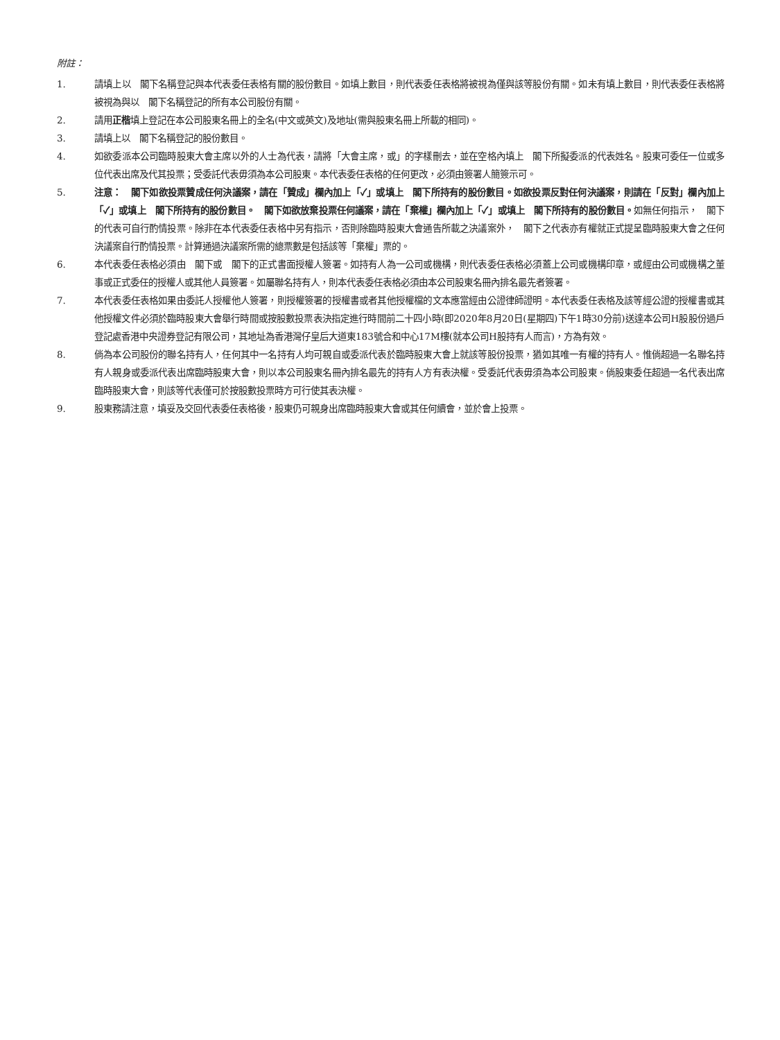附註：
1. 請填上以　閣下名稱登記與本代表委任表格有關的股份數目。如填上數目，則代表委任表格將被視為僅與該等股份有關。如未有填上數目，則代表委任表格將被視為與以　閣下名稱登記的所有本公司股份有關。
2. 請用正楷填上登記在本公司股東名冊上的全名(中文或英文)及地址(需與股東名冊上所載的相同)。
3. 請填上以　閣下名稱登記的股份數目。
4. 如欲委派本公司臨時股東大會主席以外的人士為代表，請將「大會主席，或」的字樣刪去，並在空格內填上　閣下所擬委派的代表姓名。股東可委任一位或多位代表出席及代其投票；受委託代表毋須為本公司股東。本代表委任表格的任何更改，必須由簽署人簡簽示可。
5. 注意：　閣下如欲投票贊成任何決議案，請在「贊成」欄內加上「✓」或填上　閣下所持有的股份數目。如欲投票反對任何決議案，則請在「反對」欄內加上「✓」或填上　閣下所持有的股份數目。　閣下如欲放棄投票任何議案，請在「棄權」欄內加上「✓」或填上　閣下所持有的股份數目。如無任何指示，　閣下的代表可自行酌情投票。除非在本代表委任表格中另有指示，否則除臨時股東大會通告所載之決議案外，　閣下之代表亦有權就正式提呈臨時股東大會之任何決議案自行酌情投票。計算通過決議案所需的總票數是包括該等「棄權」票的。
6. 本代表委任表格必須由　閣下或　閣下的正式書面授權人簽署。如持有人為一公司或機構，則代表委任表格必須蓋上公司或機構印章，或經由公司或機構之董事或正式委任的授權人或其他人員簽署。如屬聯名持有人，則本代表委任表格必須由本公司股東名冊內排名最先者簽署。
7. 本代表委任表格如果由委託人授權他人簽署，則授權簽署的授權書或者其他授權檔的文本應當經由公證律師證明。本代表委任表格及該等經公證的授權書或其他授權文件必須於臨時股東大會舉行時間或按股數投票表決指定進行時間前二十四小時(即2020年8月20日(星期四)下午1時30分前)送達本公司H股股份過戶登記處香港中央證券登記有限公司，其地址為香港灣仔皇后大道東183號合和中心17M樓(就本公司H股持有人而言)，方為有效。
8. 倘為本公司股份的聯名持有人，任何其中一名持有人均可親自或委派代表於臨時股東大會上就該等股份投票，猶如其唯一有權的持有人。惟倘超過一名聯名持有人親身或委派代表出席臨時股東大會，則以本公司股東名冊內排名最先的持有人方有表決權。受委託代表毋須為本公司股東。倘股東委任超過一名代表出席臨時股東大會，則該等代表僅可於按股數投票時方可行使其表決權。
9. 股東務請注意，填妥及交回代表委任表格後，股東仍可親身出席臨時股東大會或其任何續會，並於會上投票。